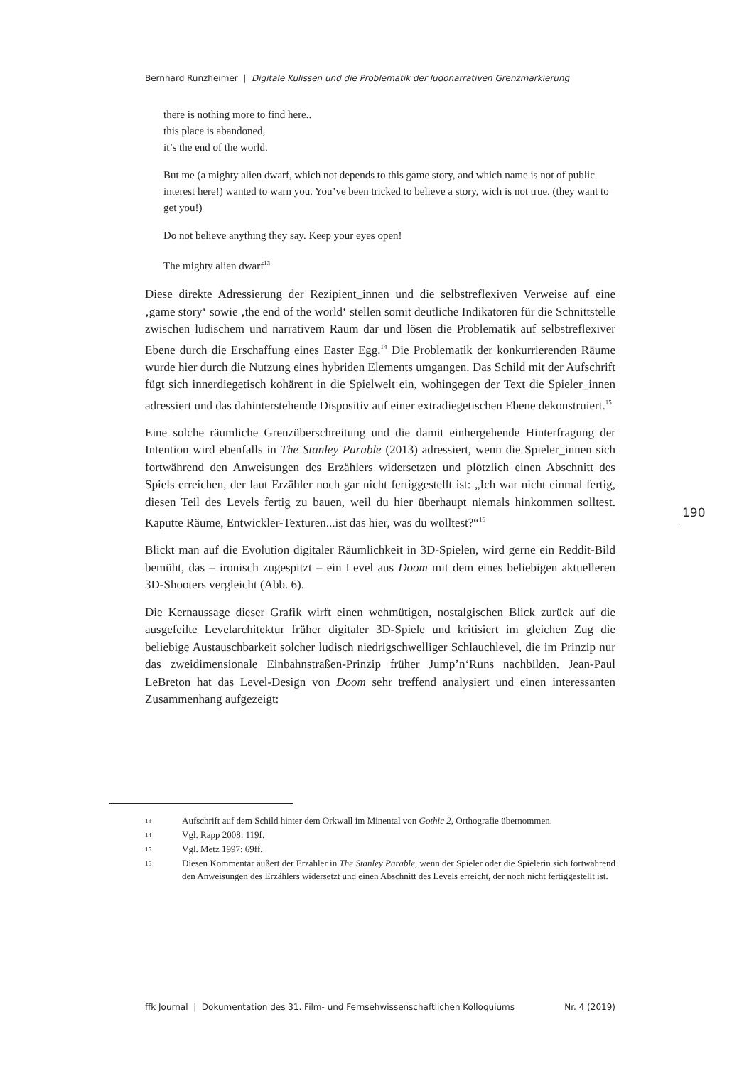Bernhard Runzheimer | Digitale Kulissen und die Problematik der ludonarrativen Grenzmarkierung
there is nothing more to find here..
this place is abandoned,
it’s the end of the world.
But me (a mighty alien dwarf, which not depends to this game story, and which name is not of public interest here!) wanted to warn you. You’ve been tricked to believe a story, wich is not true. (they want to get you!)
Do not believe anything they say. Keep your eyes open!
The mighty alien dwarf<sup>13</sup>
Diese direkte Adressierung der Rezipient_innen und die selbstreflexiven Verweise auf eine ‚game story‘ sowie ‚the end of the world‘ stellen somit deutliche Indikatoren für die Schnittstelle zwischen ludischem und narrativem Raum dar und lösen die Problematik auf selbstreflexiver Ebene durch die Erschaffung eines Easter Egg.<sup>14</sup> Die Problematik der konkurrierenden Räume wurde hier durch die Nutzung eines hybriden Elements umgangen. Das Schild mit der Aufschrift fügt sich innerdiegetisch kohärent in die Spielwelt ein, wohingegen der Text die Spieler_innen adressiert und das dahinterstehende Dispositiv auf einer extradiegetischen Ebene dekonstruiert.<sup>15</sup>
Eine solche räumliche Grenzüberschreitung und die damit einhergehende Hinterfragung der Intention wird ebenfalls in The Stanley Parable (2013) adressiert, wenn die Spieler_innen sich fortwährend den Anweisungen des Erzählers widersetzen und plötzlich einen Abschnitt des Spiels erreichen, der laut Erzähler noch gar nicht fertiggestellt ist: „Ich war nicht einmal fertig, diesen Teil des Levels fertig zu bauen, weil du hier überhaupt niemals hinkommen solltest. Kaputte Räume, Entwickler-Texturen...ist das hier, was du wolltest?“<sup>16</sup>
Blickt man auf die Evolution digitaler Räumlichkeit in 3D-Spielen, wird gerne ein Reddit-Bild bemüht, das – ironisch zugespitzt – ein Level aus Doom mit dem eines beliebigen aktuelleren 3D-Shooters vergleicht (Abb. 6).
Die Kernaussage dieser Grafik wirft einen wehmütigen, nostalgischen Blick zurück auf die ausgefeilte Levelarchitektur früher digitaler 3D-Spiele und kritisiert im gleichen Zug die beliebige Austauschbarkeit solcher ludisch niedrigschwelliger Schlauchlevel, die im Prinzip nur das zweidimensionale Einbahnstraßen-Prinzip früher Jump’n‘Runs nachbilden. Jean-Paul LeBreton hat das Level-Design von Doom sehr treffend analysiert und einen interessanten Zusammenhang aufgezeigt:
190
13 Aufschrift auf dem Schild hinter dem Orkwall im Minental von Gothic 2, Orthografie übernommen.
14 Vgl. Rapp 2008: 119f.
15 Vgl. Metz 1997: 69ff.
16 Diesen Kommentar äußert der Erzähler in The Stanley Parable, wenn der Spieler oder die Spielerin sich fortwährend den Anweisungen des Erzählers widersetzt und einen Abschnitt des Levels erreicht, der noch nicht fertiggestellt ist.
ffk Journal | Dokumentation des 31. Film- und Fernsehwissenschaftlichen Kolloquiums Nr. 4 (2019)